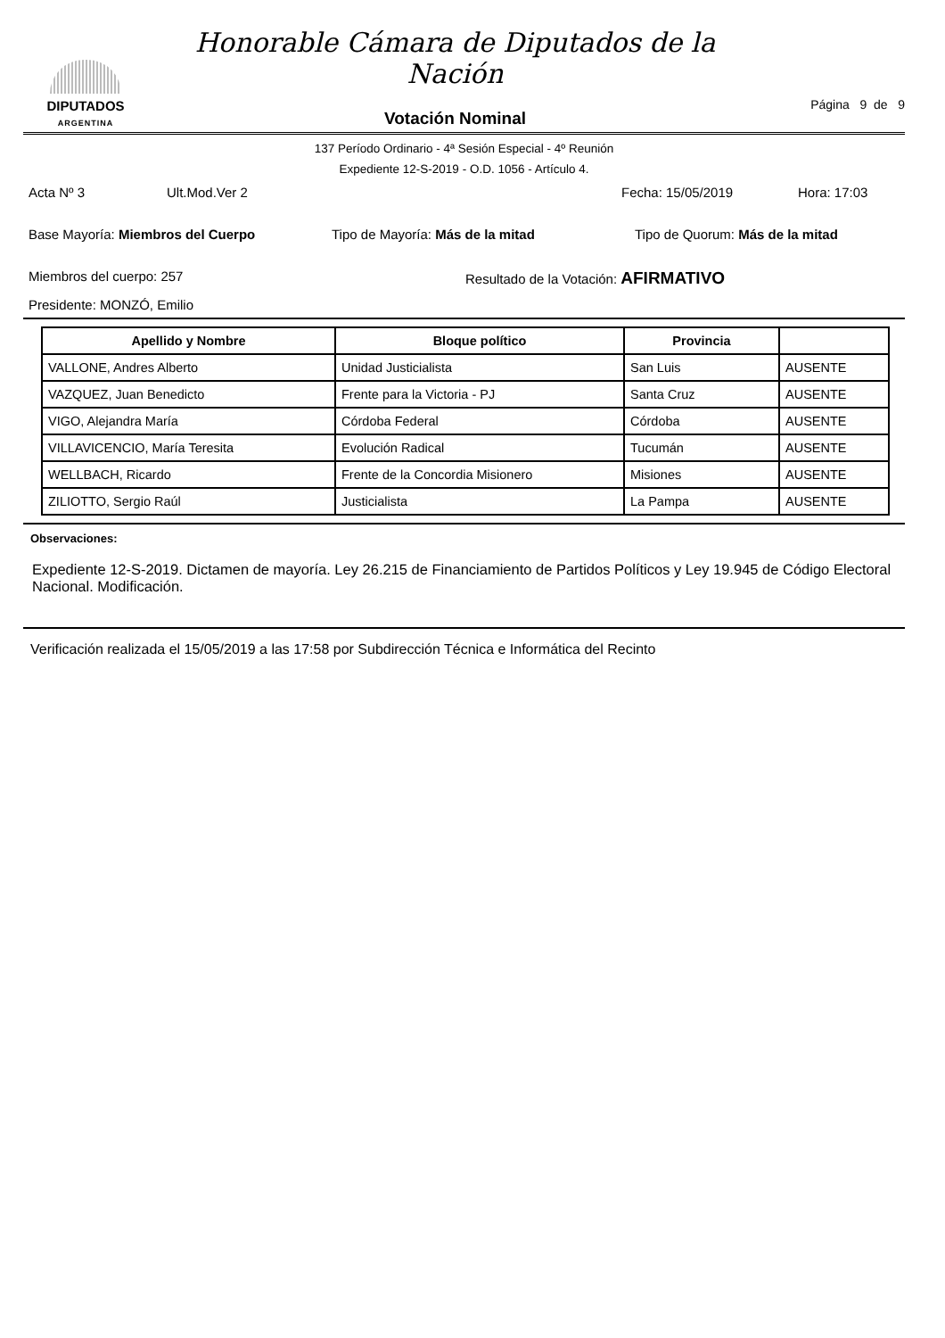DIPUTADOS
ARGENTINA
Honorable Cámara de Diputados de la Nación
Votación Nominal
Página 9 de 9
137 Período Ordinario - 4ª Sesión Especial - 4º Reunión
Expediente 12-S-2019 - O.D. 1056 - Artículo 4.
Acta Nº 3 Ult.Mod.Ver 2 Fecha: 15/05/2019 Hora: 17:03
Base Mayoría: Miembros del Cuerpo Tipo de Mayoría: Más de la mitad Tipo de Quorum: Más de la mitad
Miembros del cuerpo: 257 Resultado de la Votación: AFIRMATIVO
Presidente: MONZÓ, Emilio
| Apellido y Nombre | Bloque político | Provincia | |
| --- | --- | --- | --- |
| VALLONE, Andres Alberto | Unidad Justicialista | San Luis | AUSENTE |
| VAZQUEZ, Juan Benedicto | Frente para la Victoria - PJ | Santa Cruz | AUSENTE |
| VIGO, Alejandra María | Córdoba Federal | Córdoba | AUSENTE |
| VILLAVICENCIO, María Teresita | Evolución Radical | Tucumán | AUSENTE |
| WELLBACH, Ricardo | Frente de la Concordia Misionero | Misiones | AUSENTE |
| ZILIOTTO, Sergio Raúl | Justicialista | La Pampa | AUSENTE |
Observaciones:
Expediente 12-S-2019. Dictamen de mayoría. Ley 26.215 de Financiamiento de Partidos Políticos y Ley 19.945 de Código Electoral Nacional. Modificación.
Verificación realizada el 15/05/2019 a las 17:58 por Subdirección Técnica e Informática del Recinto